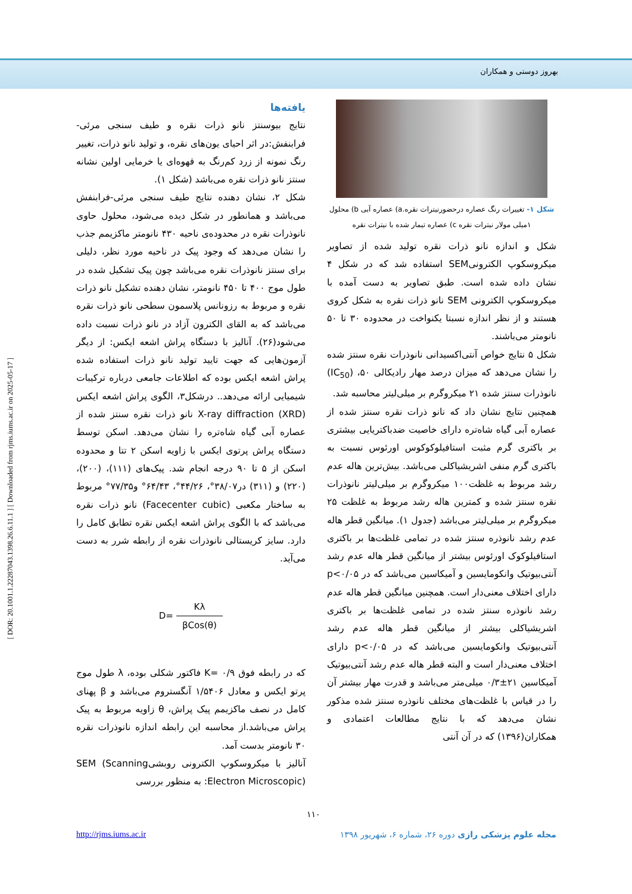بهروز دوستی و همکاران
[ DOR: 20.1001.1.22287043.1398.26.6.11.1 ] [ Downloaded from rjms.iums.ac.ir on 2025-05-17 ]
یافته‌ها
نتایج بیوسنتز نانو ذرات نقره و طیف سنجی مرئی-فرابنفش:در اثر احیای یون‌های نقره، و تولید نانو ذرات، تغییر رنگ نمونه از زرد کم‌رنگ به قهوه‌ای یا خرمایی اولین نشانه سنتز نانو ذرات نقره می‌باشد (شکل ۱).
شکل ۲، نشان دهنده نتایج طیف سنجی مرئی-فرابنفش می‌باشد و همانطور در شکل دیده می‌شود، محلول حاوی نانوذرات نقره در محدوده‌ی ناحیه ۴۳۰ نانومتر ماکزیمم جذب را نشان می‌دهد که وجود پیک در ناحیه مورد نظر، دلیلی برای سنتز نانوذرات نقره می‌باشد چون پیک تشکیل شده در طول موج ۴۰۰ تا ۴۵۰ نانومتر، نشان دهنده تشکیل نانو ذرات نقره و مربوط به رزونانس پلاسمون سطحی نانو ذرات نقره می‌باشد که به القای الکترون آزاد در نانو ذرات نسبت داده می‌شود(۲۶). آنالیز با دستگاه پراش اشعه ایکس: از دیگر آزمون‌هایی که جهت تایید تولید نانو ذرات استفاده شده پراش اشعه ایکس بوده که اطلاعات جامعی درباره ترکیبات شیمیایی ارائه می‌دهد.. درشکل۳، الگوی پراش اشعه ایکس X-ray diffraction (XRD) نانو ذرات نقره سنتز شده از عصاره آبی گیاه شاه‌تره را نشان می‌دهد. اسکن توسط دستگاه پراش پرتوی ایکس با زاویه اسکن ۲ تتا و محدوده اسکن از ۵ تا ۹۰ درجه انجام شد. پیک‌های (۱۱۱)، (۲۰۰)، (۲۲۰) و (۳۱۱) در۳۸/۰۷°، ۴۴/۲۶°، ۶۴/۴۳° و۷۷/۳۵° مربوط به ساختار مکعبی (Facecenter cubic) نانو ذرات نقره می‌باشد که با الگوی پراش اشعه ایکس نقره تطابق کامل را دارد. سایز کریستالی نانوذرات نقره از رابطه شرر به دست می‌آید.
D= Kλ βCos(θ)
که در رابطه فوق K= ۰/۹ فاکتور شکلی بوده، λ طول موج پرتو ایکس و معادل ۱/۵۴۰۶ آنگستروم می‌باشد و β پهنای کامل در نصف ماکزیمم پیک پراش، θ زاویه مربوط به پیک پراش می‌باشد.از محاسبه این رابطه اندازه نانوذرات نقره ۳۰ نانومتر بدست آمد.
آنالیز با میکروسکوپ الکترونی روبشیSEM (Scanning Electron Microscopic): به منظور بررسی
شکل ۱- تغییرات رنگ عصاره درحضورنیترات نقره.a) عصاره آبی b) محلول ۱میلی مولار نیترات نقره c) عصاره تیمار شده با نیترات نقره
شکل و اندازه نانو ذرات نقره تولید شده از تصاویر میکروسکوپ الکترونیSEM استفاده شد که در شکل ۴ نشان داده شده است. طبق تصاویر به دست آمده با میکروسکوپ الکترونی SEM نانو ذرات نقره به شکل کروی هستند و از نظر اندازه نسبتا یکنواخت در محدوده ۳۰ تا ۵۰ نانومتر می‌باشند.
شکل ۵ نتایج خواص آنتی‌اکسیدانی نانوذرات نقره سنتز شده را نشان می‌دهد که میزان درصد مهار رادیکالی ۵۰، (IC<sub>50</sub>) نانوذرات سنتز شده ۲۱ میکروگرم بر میلی‌لیتر محاسبه شد.
همچنین نتایج نشان داد که نانو ذرات نقره سنتز شده از عصاره آبی گیاه شاه‌تره دارای خاصیت ضدباکتریایی بیشتری بر باکتری گرم مثبت استافیلوکوکوس اورئوس نسبت به باکتری گرم منفی اشریشیاکلی می‌باشد. بیش‌ترین هاله عدم رشد مربوط به غلظت۱۰۰ میکروگرم بر میلی‌لیتر نانوذرات نقره سنتز شده و کمترین هاله رشد مربوط به غلظت ۲۵ میکروگرم بر میلی‌لیتر می‌باشد (جدول ۱). میانگین قطر هاله عدم رشد نانوذره سنتز شده در تمامی غلظت‌ها بر باکتری استافیلوکوک اورئوس بیشتر از میانگین قطر هاله عدم رشد آنتی‌بیوتیک وانکومایسین و آمیکاسین می‌باشد که در p<۰/۰۵ دارای اختلاف معنی‌دار است. همچنین میانگین قطر هاله عدم رشد نانوذره سنتز شده در تمامی غلظت‌ها بر باکتری اشریشیاکلی بیشتر از میانگین قطر هاله عدم رشد آنتی‌بیوتیک وانکومایسین می‌باشد که در p<۰/۰۵ دارای اختلاف معنی‌دار است و البته قطر هاله عدم رشد آنتی‌بیوتیک آمیکاسین ۲۱±۰/۳ میلی‌متر می‌باشد و قدرت مهار بیشتر آن را در قیاس با غلظت‌های مختلف نانوذره سنتز شده مذکور نشان می‌دهد که با نتایج مطالعات اعتمادی و همکاران(۱۳۹۶) که در آن آنتی
۱۱۰
http://rjms.iums.ac.ir مجله علوم پزشکی رازی دوره ۲۶، شماره ۶، شهریور ۱۳۹۸